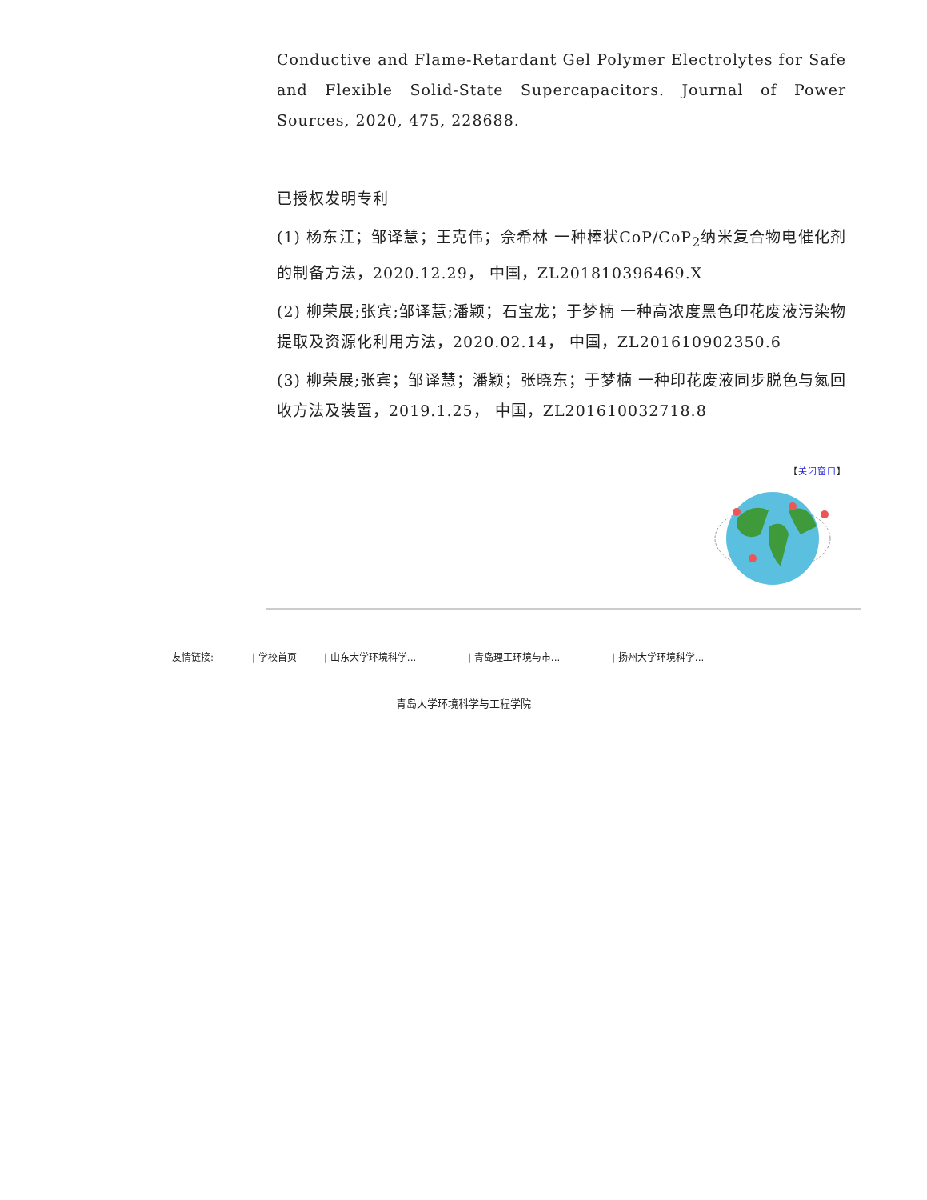Conductive and Flame-Retardant Gel Polymer Electrolytes for Safe and Flexible Solid-State Supercapacitors. Journal of Power Sources, 2020, 475, 228688.
已授权发明专利
(1) 杨东江；邹译慧；王克伟；佘希林 一种棒状CoP/CoP<sub>2</sub>纳米复合物电催化剂的制备方法，2020.12.29， 中国，ZL201810396469.X
(2) 柳荣展;张宾;邹译慧;潘颖；石宝龙；于梦楠 一种高浓度黑色印花废液污染物提取及资源化利用方法，2020.02.14， 中国，ZL201610902350.6
(3) 柳荣展;张宾；邹译慧；潘颖；张晓东；于梦楠 一种印花废液同步脱色与氮回收方法及装置，2019.1.25， 中国，ZL201610032718.8
【关闭窗口】
友情链接: | 学校首页 | 山东大学环境科学... | 青岛理工环境与市... | 扬州大学环境科学...
青岛大学环境科学与工程学院